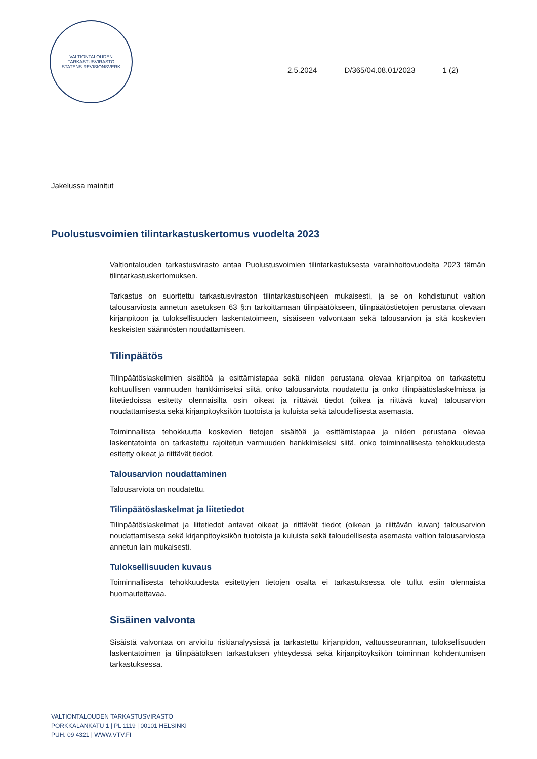VALTIONTALOUDEN TARKASTUSVIRASTO
STATENS REVISIONSVERK
2.5.2024 D/365/04.08.01/2023 1 (2)
Jakelussa mainitut
Puolustusvoimien tilintarkastuskertomus vuodelta 2023
Valtiontalouden tarkastusvirasto antaa Puolustusvoimien tilintarkastuksesta varainhoitovuodelta 2023 tämän tilintarkastuskertomuksen.
Tarkastus on suoritettu tarkastusviraston tilintarkastusohjeen mukaisesti, ja se on kohdistunut valtion talousarviosta annetun asetuksen 63 §:n tarkoittamaan tilinpäätökseen, tilinpäätöstietojen perustana olevaan kirjanpitoon ja tuloksellisuuden laskentatoimeen, sisäiseen valvontaan sekä talousarvion ja sitä koskevien keskeisten säännösten noudattamiseen.
Tilinpäätös
Tilinpäätöslaskelmien sisältöä ja esittämistapaa sekä niiden perustana olevaa kirjanpitoa on tarkastettu kohtuullisen varmuuden hankkimiseksi siitä, onko talousarviota noudatettu ja onko tilinpäätöslaskelmissa ja liitetiedoissa esitetty olennaisilta osin oikeat ja riittävät tiedot (oikea ja riittävä kuva) talousarvion noudattamisesta sekä kirjanpitoyksikön tuotoista ja kuluista sekä taloudellisesta asemasta.
Toiminnallista tehokkuutta koskevien tietojen sisältöä ja esittämistapaa ja niiden perustana olevaa laskentatointa on tarkastettu rajoitetun varmuuden hankkimiseksi siitä, onko toiminnallisesta tehokkuudesta esitetty oikeat ja riittävät tiedot.
Talousarvion noudattaminen
Talousarviota on noudatettu.
Tilinpäätöslaskelmat ja liitetiedot
Tilinpäätöslaskelmat ja liitetiedot antavat oikeat ja riittävät tiedot (oikean ja riittävän kuvan) talousarvion noudattamisesta sekä kirjanpitoyksikön tuotoista ja kuluista sekä taloudellisesta asemasta valtion talousarviosta annetun lain mukaisesti.
Tuloksellisuuden kuvaus
Toiminnallisesta tehokkuudesta esitettyjen tietojen osalta ei tarkastuksessa ole tullut esiin olennaista huomautettavaa.
Sisäinen valvonta
Sisäistä valvontaa on arvioitu riskianalyysissä ja tarkastettu kirjanpidon, valtuusseurannan, tuloksellisuuden laskentatoimen ja tilinpäätöksen tarkastuksen yhteydessä sekä kirjanpitoyksikön toiminnan kohdentumisen tarkastuksessa.
VALTIONTALOUDEN TARKASTUSVIRASTO
PORKKALANKATU 1 | PL 1119 | 00101 HELSINKI
PUH. 09 4321 | WWW.VTV.FI